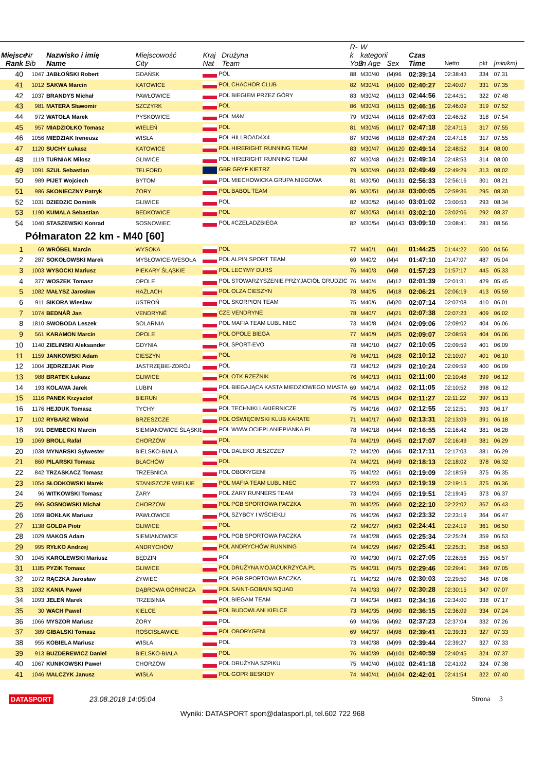| Miejsce Rank | Nr Bib | Nazwisko i imię Name | Miejscowość City | Kraj Drużyna Nat Team | R-k YoB | W kategorii in Age | Sex | Czas Time | Netto | pkt | [min/km] |
| --- | --- | --- | --- | --- | --- | --- | --- | --- | --- | --- | --- |
| 40 | 1047 | JABŁOŃSKI Robert | GDAŃSK | POL | 88 | M30/40 | (M)96 | 02:39:14 | 02:38:43 | 334 | 07.31 |
| 41 | 1012 | SAKWA Marcin | KATOWICE | POL CHACHOR CLUB | 82 | M30/41 | (M)100 | 02:40:27 | 02:40:07 | 331 | 07.35 |
| 42 | 1037 | BRANDYS Michał | PAWŁOWICE | POL BIEGIEM PRZEZ GÓRY | 83 | M30/42 | (M)113 | 02:44:56 | 02:44:51 | 322 | 07.48 |
| 43 | 981 | MATERA Sławomir | SZCZYRK | POL | 86 | M30/43 | (M)115 | 02:46:16 | 02:46:09 | 319 | 07.52 |
| 44 | 972 | WATOŁA Marek | PYSKOWICE | POL M&M | 79 | M30/44 | (M)116 | 02:47:03 | 02:46:52 | 318 | 07.54 |
| 45 | 957 | MIADZIOŁKO Tomasz | WIELEŃ | POL | 81 | M30/45 | (M)117 | 02:47:18 | 02:47:15 | 317 | 07.55 |
| 46 | 1056 | MIEDZIAK Ireneusz | WISŁA | POL HILLROAD4X4 | 87 | M30/46 | (M)118 | 02:47:24 | 02:47:16 | 317 | 07.55 |
| 47 | 1120 | SUCHY Łukasz | KATOWICE | POL HIRERIGHT RUNNING TEAM | 83 | M30/47 | (M)120 | 02:49:14 | 02:48:52 | 314 | 08.00 |
| 48 | 1119 | TURNIAK Milosz | GLIWICE | POL HIRERIGHT RUNNING TEAM | 87 | M30/48 | (M)121 | 02:49:14 | 02:48:53 | 314 | 08.00 |
| 49 | 1091 | SZUL Sebastian | TELFORD | GBR GRYF KIETRZ | 79 | M30/49 | (M)123 | 02:49:49 | 02:49:29 | 313 | 08.02 |
| 50 | 989 | PIJET Wojciech | BYTOM | POL MIECHOWICKA GRUPA NIEGOWA | 81 | M30/50 | (M)131 | 02:56:33 | 02:56:16 | 301 | 08.21 |
| 51 | 986 | SKONIECZNY Patryk | ŻORY | POL BABOL TEAM | 86 | M30/51 | (M)138 | 03:00:05 | 02:59:36 | 295 | 08.30 |
| 52 | 1031 | DZIEDZIC Dominik | GLIWICE | POL | 82 | M30/52 | (M)140 | 03:01:02 | 03:00:53 | 293 | 08.34 |
| 53 | 1190 | KUMALA Sebastian | BEDKOWICE | POL | 87 | M30/53 | (M)141 | 03:02:10 | 03:02:06 | 292 | 08.37 |
| 54 | 1040 | STASZEWSKI Konrad | SOSNOWIEC | POL #CZELADZBIEGA | 82 | M30/54 | (M)143 | 03:09:10 | 03:08:41 | 281 | 08.56 |
| | Półmaraton 22 km - M40 [60] | | | | | | | | | | |
| 1 | 69 | WRÓBEL Marcin | WYSOKA | POL | 77 | M40/1 | (M)1 | 01:44:25 | 01:44:22 | 500 | 04.56 |
| 2 | 287 | SOKOŁOWSKI Marek | MYSŁOWICE-WESOŁA | POL ALPIN SPORT TEAM | 69 | M40/2 | (M)4 | 01:47:10 | 01:47:07 | 487 | 05.04 |
| 3 | 1003 | WYSOCKI Mariusz | PIEKARY ŚLĄSKIE | POL LECYMY DURŚ | 76 | M40/3 | (M)8 | 01:57:23 | 01:57:17 | 445 | 05.33 |
| 4 | 377 | WOSZEK Tomasz | OPOLE | POL STOWARZYSZENIE PRZYJACIÓŁ GRUDZIC | 76 | M40/4 | (M)12 | 02:01:39 | 02:01:31 | 429 | 05.45 |
| 5 | 1082 | MAŁYSZ Jarosław | HAŻLACH | POL OLZA CIESZYN | 78 | M40/5 | (M)18 | 02:06:21 | 02:06:19 | 413 | 05.59 |
| 6 | 911 | SIKORA Wiesław | USTROŃ | POL SKORPION TEAM | 75 | M40/6 | (M)20 | 02:07:14 | 02:07:08 | 410 | 06.01 |
| 7 | 1074 | BEDNÁŘ Jan | VENDRYNĚ | CZE VENDRYNE | 78 | M40/7 | (M)21 | 02:07:38 | 02:07:23 | 409 | 06.02 |
| 8 | 1810 | SWOBODA Leszek | SOLARNIA | POL MAFIA TEAM LUBLINIEC | 73 | M40/8 | (M)24 | 02:09:06 | 02:09:02 | 404 | 06.06 |
| 9 | 561 | KARAMON Marcin | OPOLE | POL OPOLE BIEGA | 77 | M40/9 | (M)25 | 02:09:07 | 02:08:59 | 404 | 06.06 |
| 10 | 1140 | ZIELINSKI Aleksander | GDYNIA | POL SPORT-EVO | 78 | M40/10 | (M)27 | 02:10:05 | 02:09:59 | 401 | 06.09 |
| 11 | 1159 | JANKOWSKI Adam | CIESZYN | POL | 76 | M40/11 | (M)28 | 02:10:12 | 02:10:07 | 401 | 06.10 |
| 12 | 1004 | JĘDRZEJAK Piotr | JASTRZĘBIE-ZDRÓJ | POL | 73 | M40/12 | (M)29 | 02:10:24 | 02:09:59 | 400 | 06.09 |
| 13 | 988 | BRATEK Łukasz | GLIWICE | POL OTK RZEŹNIK | 76 | M40/13 | (M)31 | 02:11:00 | 02:10:48 | 399 | 06.12 |
| 14 | 193 | KOLAWA Jarek | LUBIN | POL BIEGAJĄCA KASTA MIEDZIOWEGO MIASTA | 69 | M40/14 | (M)32 | 02:11:05 | 02:10:52 | 398 | 06.12 |
| 15 | 1116 | PANEK Krzysztof | BIERUŃ | POL | 76 | M40/15 | (M)34 | 02:11:27 | 02:11:22 | 397 | 06.13 |
| 16 | 1176 | HEJDUK Tomasz | TYCHY | POL TECHNIKI LAKIERNICZE | 75 | M40/16 | (M)37 | 02:12:55 | 02:12:51 | 393 | 06.17 |
| 17 | 1102 | RYBARZ Witold | BRZESZCZE | POL OŚWIĘCIMSKI KLUB KARATE | 71 | M40/17 | (M)40 | 02:13:31 | 02:13:09 | 391 | 06.18 |
| 18 | 991 | DEMBECKI Marcin | SIEMIANOWICE ŚLĄSKIE | POL WWW.OCIEPLANIEPIANKA.PL | 78 | M40/18 | (M)44 | 02:16:55 | 02:16:42 | 381 | 06.28 |
| 19 | 1069 | BROLL Rafał | CHORZÓW | POL | 74 | M40/19 | (M)45 | 02:17:07 | 02:16:49 | 381 | 06.29 |
| 20 | 1038 | MYNARSKI Sylwester | BIELSKO-BIAŁA | POL DALEKO JESZCZE? | 72 | M40/20 | (M)46 | 02:17:11 | 02:17:03 | 381 | 06.29 |
| 21 | 860 | PILARSKI Tomasz | BŁACHÓW | POL | 74 | M40/21 | (M)49 | 02:18:13 | 02:18:02 | 378 | 06.32 |
| 22 | 842 | TRZASKACZ Tomasz | TRZEBNICA | POL OBORYGENI | 75 | M40/22 | (M)51 | 02:19:09 | 02:18:59 | 375 | 06.35 |
| 23 | 1054 | SŁODKOWSKI Marek | STANISZCZE WIELKIE | POL MAFIA TEAM LUBLINIEC | 77 | M40/23 | (M)52 | 02:19:19 | 02:19:15 | 375 | 06.36 |
| 24 | 96 | WITKOWSKI Tomasz | ŻARY | POL ŻARY RUNNERS TEAM | 73 | M40/24 | (M)55 | 02:19:51 | 02:19:45 | 373 | 06.37 |
| 25 | 996 | SOSNOWSKI Michał | CHORZÓW | POL PGB SPORTOWA PACZKA | 70 | M40/25 | (M)60 | 02:22:10 | 02:22:02 | 367 | 06.43 |
| 26 | 1059 | BOKŁAK Mariusz | PAWŁOWICE | POL SZYBCY I WŚCIEKLI | 76 | M40/26 | (M)62 | 02:23:32 | 02:23:19 | 364 | 06.47 |
| 27 | 1138 | GOLDA Piotr | GLIWICE | POL | 72 | M40/27 | (M)63 | 02:24:41 | 02:24:19 | 361 | 06.50 |
| 28 | 1029 | MAKOS Adam | SIEMIANOWICE | POL PGB SPORTOWA PACZKA | 74 | M40/28 | (M)65 | 02:25:34 | 02:25:24 | 359 | 06.53 |
| 29 | 995 | RYŁKO Andrzej | ANDRYCHÓW | POL ANDRYCHÓW RUNNING | 74 | M40/29 | (M)67 | 02:25:41 | 02:25:31 | 358 | 06.53 |
| 30 | 1045 | KAROLEWSKI Mariusz | BĘDZIN | POL | 70 | M40/30 | (M)71 | 02:27:05 | 02:26:56 | 355 | 06.57 |
| 31 | 1185 | PYZIK Tomasz | GLIWICE | POL DRUŻYNA MOJACUKRZYCA.PL | 75 | M40/31 | (M)75 | 02:29:46 | 02:29:41 | 349 | 07.05 |
| 32 | 1072 | RĄCZKA Jarosław | ŻYWIEC | POL PGB SPORTOWA PACZKA | 71 | M40/32 | (M)76 | 02:30:03 | 02:29:50 | 348 | 07.06 |
| 33 | 1032 | KANIA Paweł | DĄBROWA GÓRNICZA | POL SAINT-GOBAIN SQUAD | 74 | M40/33 | (M)77 | 02:30:28 | 02:30:15 | 347 | 07.07 |
| 34 | 1093 | JELEŃ Marek | TRZEBINIA | POL BIEGAM TEAM | 73 | M40/34 | (M)83 | 02:34:16 | 02:34:00 | 338 | 07.17 |
| 35 | 30 | WACH Paweł | KIELCE | POL BUDOWLANI KIELCE | 73 | M40/35 | (M)90 | 02:36:15 | 02:36:09 | 334 | 07.24 |
| 36 | 1066 | MYSZOR Mariusz | ŻORY | POL | 69 | M40/36 | (M)92 | 02:37:23 | 02:37:04 | 332 | 07.26 |
| 37 | 389 | GIBALSKI Tomasz | ROŚCISŁAWICE | POL OBORYGENI | 69 | M40/37 | (M)98 | 02:39:41 | 02:39:33 | 327 | 07.33 |
| 38 | 955 | KOBIELA Mariusz | WISŁA | POL | 73 | M40/38 | (M)99 | 02:39:44 | 02:39:27 | 327 | 07.33 |
| 39 | 913 | BUZDEREWICZ Daniel | BIELSKO-BIAŁA | POL | 76 | M40/39 | (M)101 | 02:40:59 | 02:40:45 | 324 | 07.37 |
| 40 | 1067 | KUNIKOWSKI Paweł | CHORZÓW | POL DRUŻYNA SZPIKU | 75 | M40/40 | (M)102 | 02:41:18 | 02:41:02 | 324 | 07.38 |
| 41 | 1046 | MALCZYK Janusz | WISŁA | POL GOPR BESKIDY | 74 | M40/41 | (M)104 | 02:42:01 | 02:41:54 | 322 | 07.40 |
DATASPORT 23.08.2018 14:05:04 Strona 3
Wyniki: DATASPORT sport@datasport.pl, tel.602 722 968